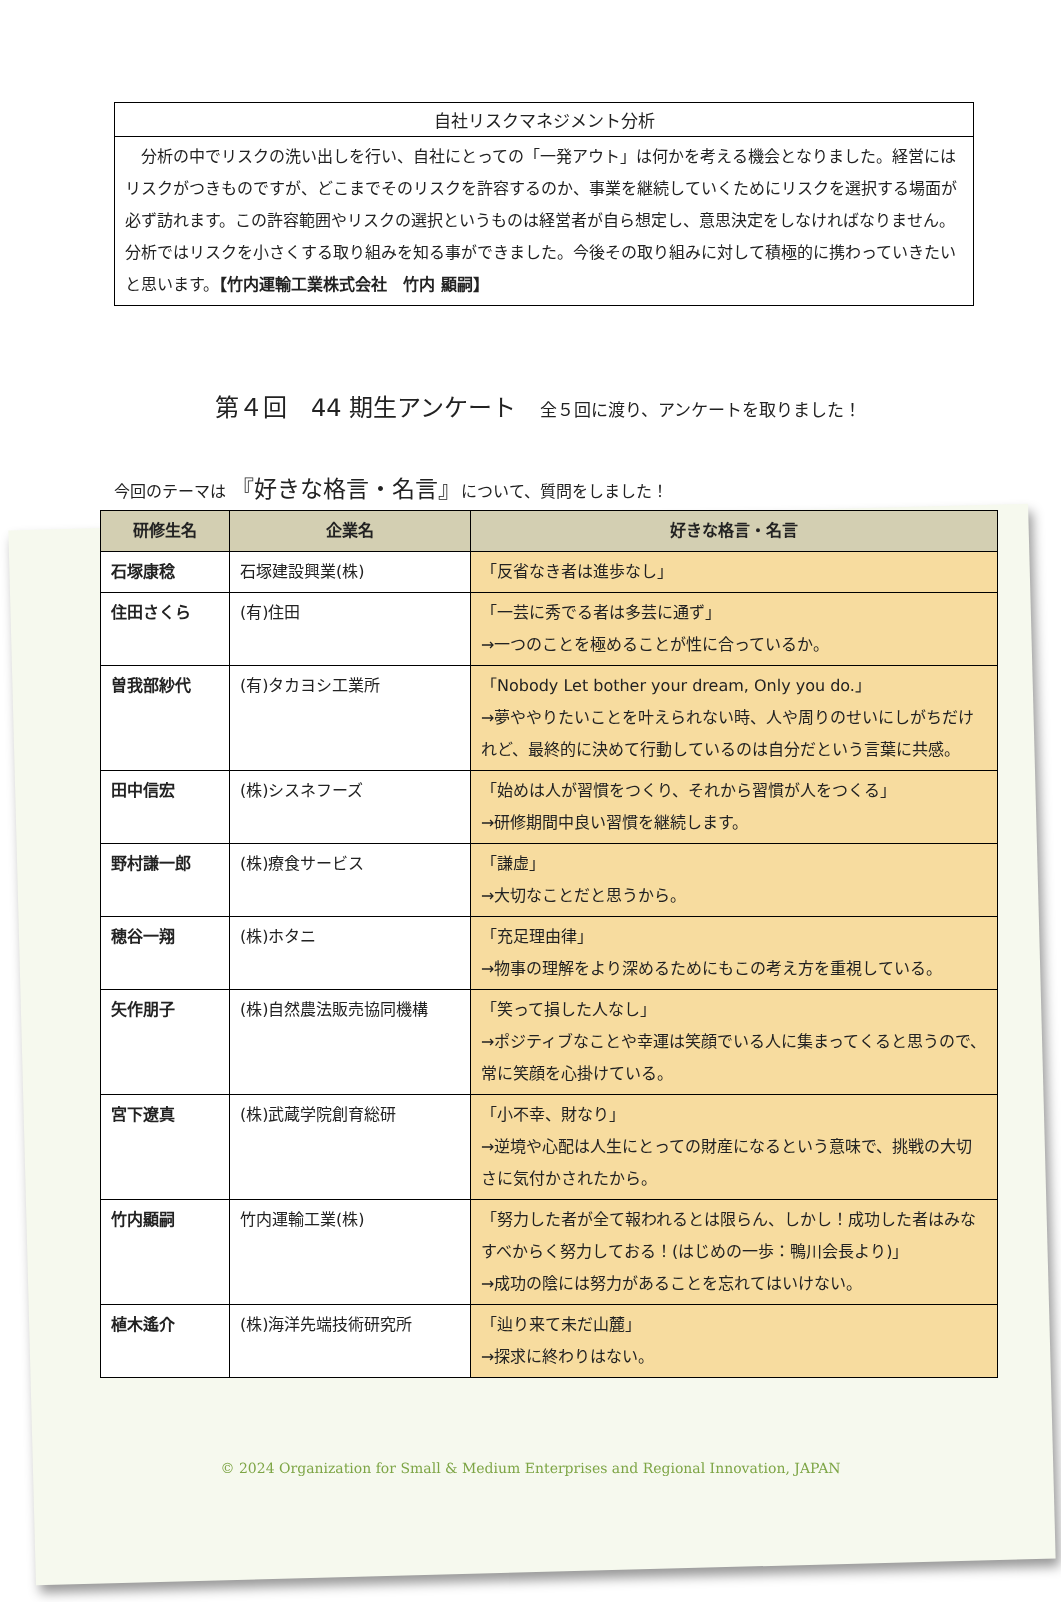自社リスクマネジメント分析
　分析の中でリスクの洗い出しを行い、自社にとっての「一発アウト」は何かを考える機会となりました。経営にはリスクがつきものですが、どこまでそのリスクを許容するのか、事業を継続していくためにリスクを選択する場面が必ず訪れます。この許容範囲やリスクの選択というものは経営者が自ら想定し、意思決定をしなければなりません。分析ではリスクを小さくする取り組みを知る事ができました。今後その取り組みに対して積極的に携わっていきたいと思います。【竹内運輸工業株式会社　竹内 顯嗣】
第４回　44 期生アンケート 全５回に渡り、アンケートを取りました！
今回のテーマは 『好きな格言・名言』について、質問をしました！
| 研修生名 | 企業名 | 好きな格言・名言 |
| --- | --- | --- |
| 石塚康稔 | 石塚建設興業(株) | 「反省なき者は進歩なし」 |
| 住田さくら | (有)住田 | 「一芸に秀でる者は多芸に通ず」 →一つのことを極めることが性に合っているか。 |
| 曽我部紗代 | (有)タカヨシ工業所 | 「Nobody Let bother your dream, Only you do.」 →夢ややりたいことを叶えられない時、人や周りのせいにしがちだけれど、最終的に決めて行動しているのは自分だという言葉に共感。 |
| 田中信宏 | (株)シスネフーズ | 「始めは人が習慣をつくり、それから習慣が人をつくる」 →研修期間中良い習慣を継続します。 |
| 野村謙一郎 | (株)療食サービス | 「謙虚」 →大切なことだと思うから。 |
| 穂谷一翔 | (株)ホタニ | 「充足理由律」 →物事の理解をより深めるためにもこの考え方を重視している。 |
| 矢作朋子 | (株)自然農法販売協同機構 | 「笑って損した人なし」 →ポジティブなことや幸運は笑顔でいる人に集まってくると思うので、常に笑顔を心掛けている。 |
| 宮下遼真 | (株)武蔵学院創育総研 | 「小不幸、財なり」 →逆境や心配は人生にとっての財産になるという意味で、挑戦の大切さに気付かされたから。 |
| 竹内顯嗣 | 竹内運輸工業(株) | 「努力した者が全て報われるとは限らん、しかし！成功した者はみなすべからく努力しておる！(はじめの一歩：鴨川会長より)」 →成功の陰には努力があることを忘れてはいけない。 |
| 植木遙介 | (株)海洋先端技術研究所 | 「辿り来て未だ山麓」 →探求に終わりはない。 |
© 2024 Organization for Small & Medium Enterprises and Regional Innovation, JAPAN